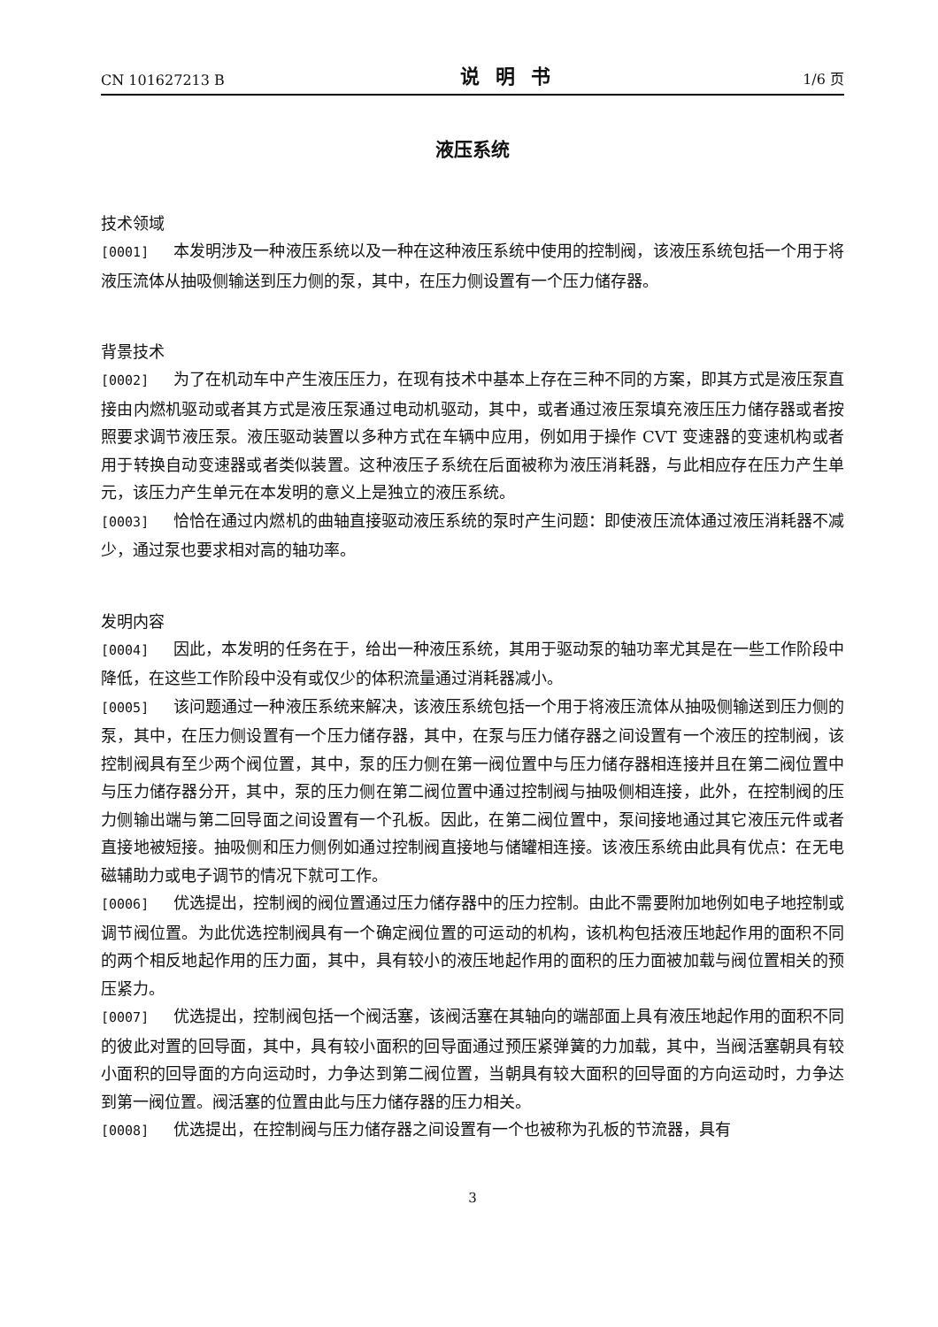CN 101627213 B 说明书 1/6 页
液压系统
技术领域
[0001] 本发明涉及一种液压系统以及一种在这种液压系统中使用的控制阀，该液压系统包括一个用于将液压流体从抽吸侧输送到压力侧的泵，其中，在压力侧设置有一个压力储存器。
背景技术
[0002] 为了在机动车中产生液压压力，在现有技术中基本上存在三种不同的方案，即其方式是液压泵直接由内燃机驱动或者其方式是液压泵通过电动机驱动，其中，或者通过液压泵填充液压压力储存器或者按照要求调节液压泵。液压驱动装置以多种方式在车辆中应用，例如用于操作 CVT 变速器的变速机构或者用于转换自动变速器或者类似装置。这种液压子系统在后面被称为液压消耗器，与此相应存在压力产生单元，该压力产生单元在本发明的意义上是独立的液压系统。
[0003] 恰恰在通过内燃机的曲轴直接驱动液压系统的泵时产生问题：即使液压流体通过液压消耗器不减少，通过泵也要求相对高的轴功率。
发明内容
[0004] 因此，本发明的任务在于，给出一种液压系统，其用于驱动泵的轴功率尤其是在一些工作阶段中降低，在这些工作阶段中没有或仅少的体积流量通过消耗器减小。
[0005] 该问题通过一种液压系统来解决，该液压系统包括一个用于将液压流体从抽吸侧输送到压力侧的泵，其中，在压力侧设置有一个压力储存器，其中，在泵与压力储存器之间设置有一个液压的控制阀，该控制阀具有至少两个阀位置，其中，泵的压力侧在第一阀位置中与压力储存器相连接并且在第二阀位置中与压力储存器分开，其中，泵的压力侧在第二阀位置中通过控制阀与抽吸侧相连接，此外，在控制阀的压力侧输出端与第二回导面之间设置有一个孔板。因此，在第二阀位置中，泵间接地通过其它液压元件或者直接地被短接。抽吸侧和压力侧例如通过控制阀直接地与储罐相连接。该液压系统由此具有优点：在无电磁辅助力或电子调节的情况下就可工作。
[0006] 优选提出，控制阀的阀位置通过压力储存器中的压力控制。由此不需要附加地例如电子地控制或调节阀位置。为此优选控制阀具有一个确定阀位置的可运动的机构，该机构包括液压地起作用的面积不同的两个相反地起作用的压力面，其中，具有较小的液压地起作用的面积的压力面被加载与阀位置相关的预压紧力。
[0007] 优选提出，控制阀包括一个阀活塞，该阀活塞在其轴向的端部面上具有液压地起作用的面积不同的彼此对置的回导面，其中，具有较小面积的回导面通过预压紧弹簧的力加载，其中，当阀活塞朝具有较小面积的回导面的方向运动时，力争达到第二阀位置，当朝具有较大面积的回导面的方向运动时，力争达到第一阀位置。阀活塞的位置由此与压力储存器的压力相关。
[0008] 优选提出，在控制阀与压力储存器之间设置有一个也被称为孔板的节流器，具有
3